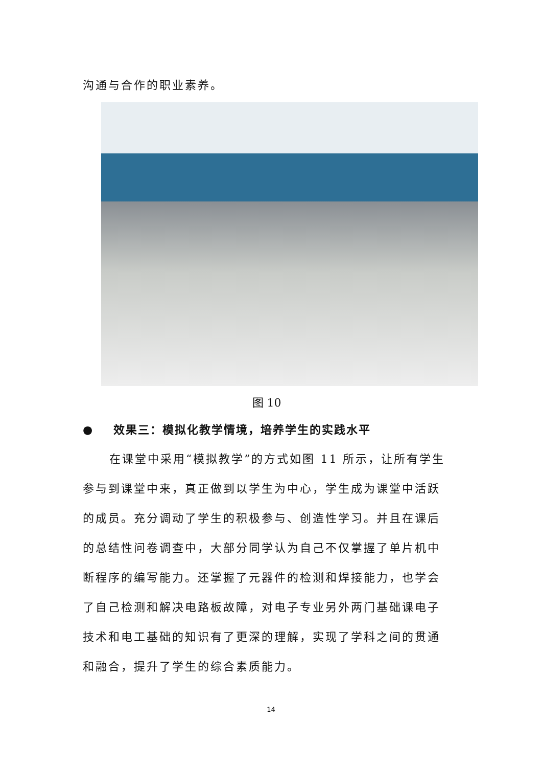沟通与合作的职业素养。
图 10
● 效果三：模拟化教学情境，培养学生的实践水平
在课堂中采用“模拟教学”的方式如图 11 所示，让所有学生参与到课堂中来，真正做到以学生为中心，学生成为课堂中活跃的成员。充分调动了学生的积极参与、创造性学习。并且在课后的总结性问卷调查中，大部分同学认为自己不仅掌握了单片机中断程序的编写能力。还掌握了元器件的检测和焊接能力，也学会了自己检测和解决电路板故障，对电子专业另外两门基础课电子技术和电工基础的知识有了更深的理解，实现了学科之间的贯通和融合，提升了学生的综合素质能力。
14